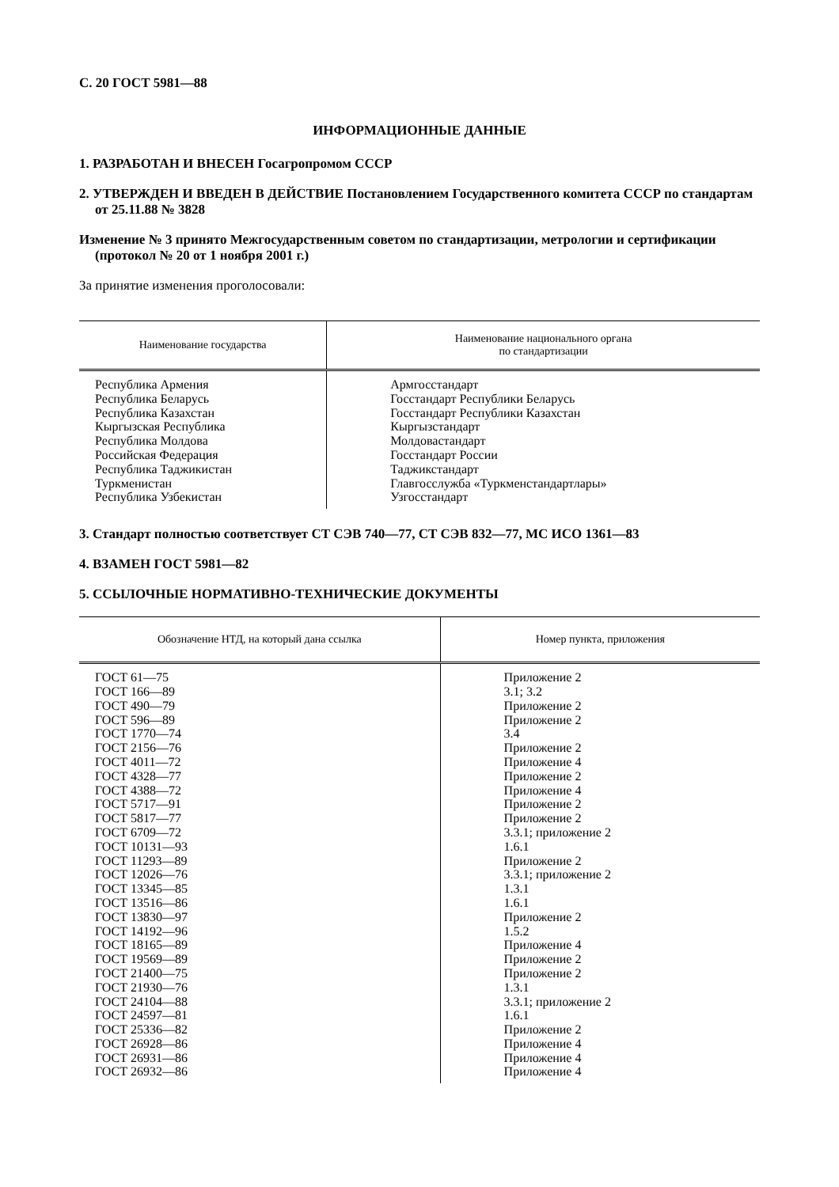С. 20 ГОСТ 5981—88
ИНФОРМАЦИОННЫЕ ДАННЫЕ
1. РАЗРАБОТАН И ВНЕСЕН Госагропромом СССР
2. УТВЕРЖДЕН И ВВЕДЕН В ДЕЙСТВИЕ Постановлением Государственного комитета СССР по стандартам от 25.11.88 № 3828
Изменение № 3 принято Межгосударственным советом по стандартизации, метрологии и сертификации (протокол № 20 от 1 ноября 2001 г.)
За принятие изменения проголосовали:
| Наименование государства | Наименование национального органа по стандартизации |
| --- | --- |
| Республика Армения Республика Беларусь Республика Казахстан Кыргызская Республика Республика Молдова Российская Федерация Республика Таджикистан Туркменистан Республика Узбекистан | Армгосстандарт Госстандарт Республики Беларусь Госстандарт Республики Казахстан Кыргызстандарт Молдовастандарт Госстандарт России Таджикстандарт Главгосслужба «Туркменстандартлары» Узгосстандарт |
3. Стандарт полностью соответствует СТ СЭВ 740—77, СТ СЭВ 832—77, МС ИСО 1361—83
4. ВЗАМЕН ГОСТ 5981—82
5. ССЫЛОЧНЫЕ НОРМАТИВНО-ТЕХНИЧЕСКИЕ ДОКУМЕНТЫ
| Обозначение НТД, на который дана ссылка | Номер пункта, приложения |
| --- | --- |
| ГОСТ 61—75 ГОСТ 166—89 ГОСТ 490—79 ГОСТ 596—89 ГОСТ 1770—74 ГОСТ 2156—76 ГОСТ 4011—72 ГОСТ 4328—77 ГОСТ 4388—72 ГОСТ 5717—91 ГОСТ 5817—77 ГОСТ 6709—72 ГОСТ 10131—93 ГОСТ 11293—89 ГОСТ 12026—76 ГОСТ 13345—85 ГОСТ 13516—86 ГОСТ 13830—97 ГОСТ 14192—96 ГОСТ 18165—89 ГОСТ 19569—89 ГОСТ 21400—75 ГОСТ 21930—76 ГОСТ 24104—88 ГОСТ 24597—81 ГОСТ 25336—82 ГОСТ 26928—86 ГОСТ 26931—86 ГОСТ 26932—86 | Приложение 2 3.1; 3.2 Приложение 2 Приложение 2 3.4 Приложение 2 Приложение 4 Приложение 2 Приложение 4 Приложение 2 Приложение 2 3.3.1; приложение 2 1.6.1 Приложение 2 3.3.1; приложение 2 1.3.1 1.6.1 Приложение 2 1.5.2 Приложение 4 Приложение 2 Приложение 2 1.3.1 3.3.1; приложение 2 1.6.1 Приложение 2 Приложение 4 Приложение 4 Приложение 4 |